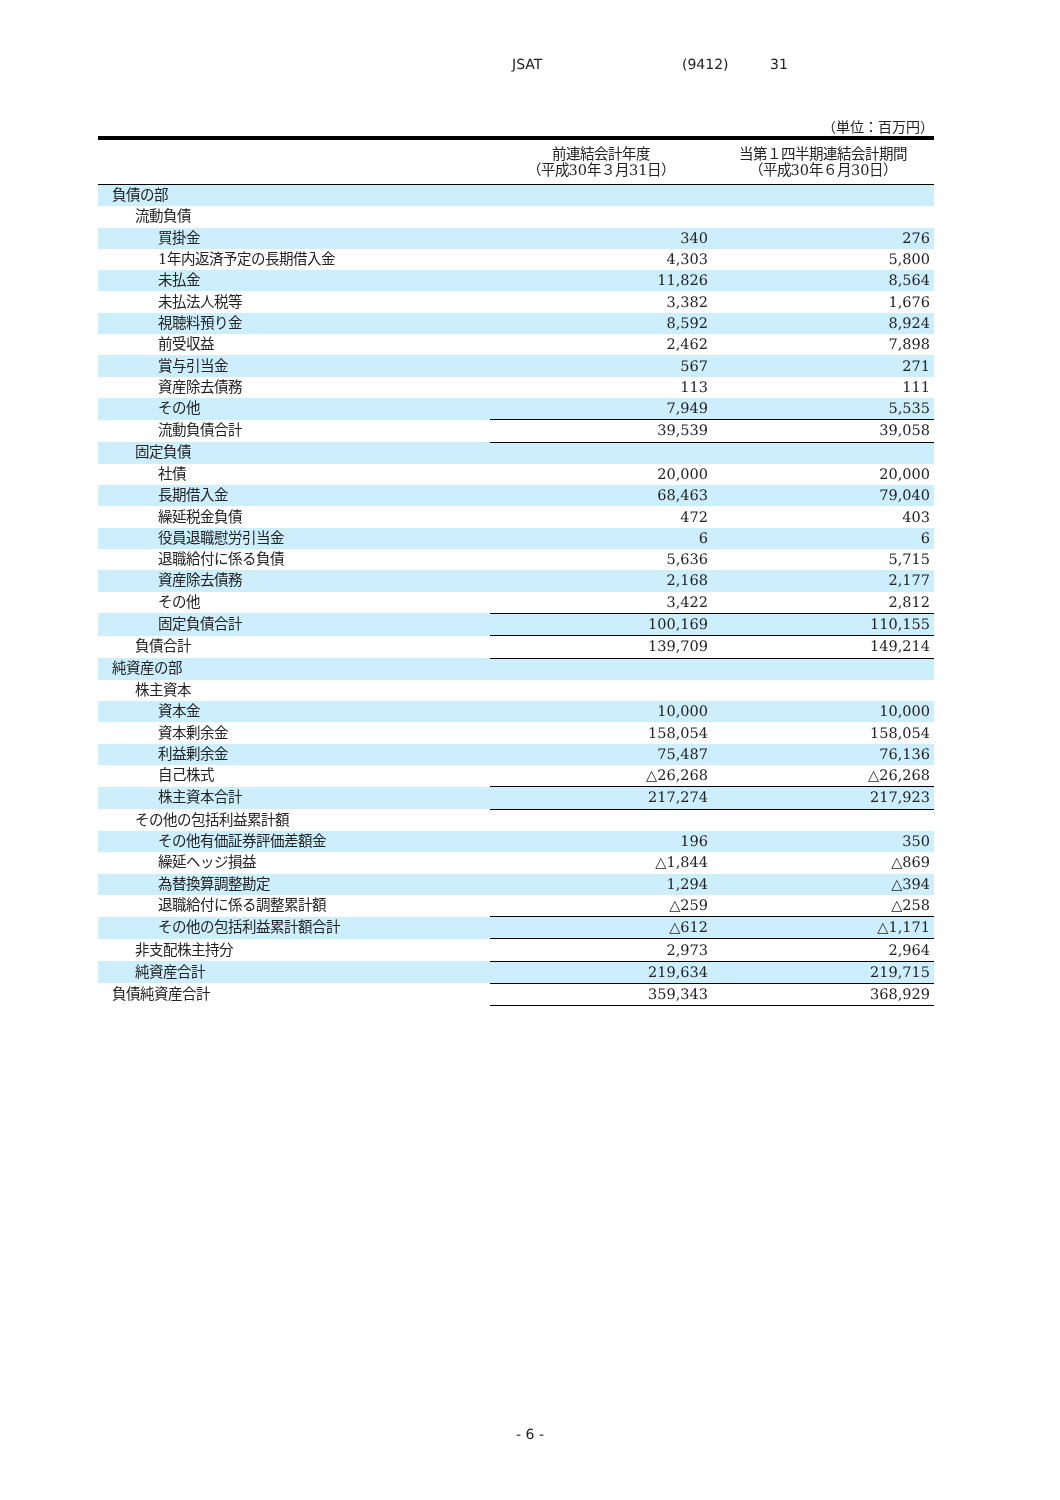JSAT (9412) 31
（単位：百万円）
| | 前連結会計年度 （平成30年３月31日） | 当第１四半期連結会計期間 （平成30年６月30日） |
| --- | --- | --- |
| 負債の部 | | |
| 流動負債 | | |
| 買掛金 | 340 | 276 |
| 1年内返済予定の長期借入金 | 4,303 | 5,800 |
| 未払金 | 11,826 | 8,564 |
| 未払法人税等 | 3,382 | 1,676 |
| 視聴料預り金 | 8,592 | 8,924 |
| 前受収益 | 2,462 | 7,898 |
| 賞与引当金 | 567 | 271 |
| 資産除去債務 | 113 | 111 |
| その他 | 7,949 | 5,535 |
| 流動負債合計 | 39,539 | 39,058 |
| 固定負債 | | |
| 社債 | 20,000 | 20,000 |
| 長期借入金 | 68,463 | 79,040 |
| 繰延税金負債 | 472 | 403 |
| 役員退職慰労引当金 | 6 | 6 |
| 退職給付に係る負債 | 5,636 | 5,715 |
| 資産除去債務 | 2,168 | 2,177 |
| その他 | 3,422 | 2,812 |
| 固定負債合計 | 100,169 | 110,155 |
| 負債合計 | 139,709 | 149,214 |
| 純資産の部 | | |
| 株主資本 | | |
| 資本金 | 10,000 | 10,000 |
| 資本剰余金 | 158,054 | 158,054 |
| 利益剰余金 | 75,487 | 76,136 |
| 自己株式 | △26,268 | △26,268 |
| 株主資本合計 | 217,274 | 217,923 |
| その他の包括利益累計額 | | |
| その他有価証券評価差額金 | 196 | 350 |
| 繰延ヘッジ損益 | △1,844 | △869 |
| 為替換算調整勘定 | 1,294 | △394 |
| 退職給付に係る調整累計額 | △259 | △258 |
| その他の包括利益累計額合計 | △612 | △1,171 |
| 非支配株主持分 | 2,973 | 2,964 |
| 純資産合計 | 219,634 | 219,715 |
| 負債純資産合計 | 359,343 | 368,929 |
- 6 -